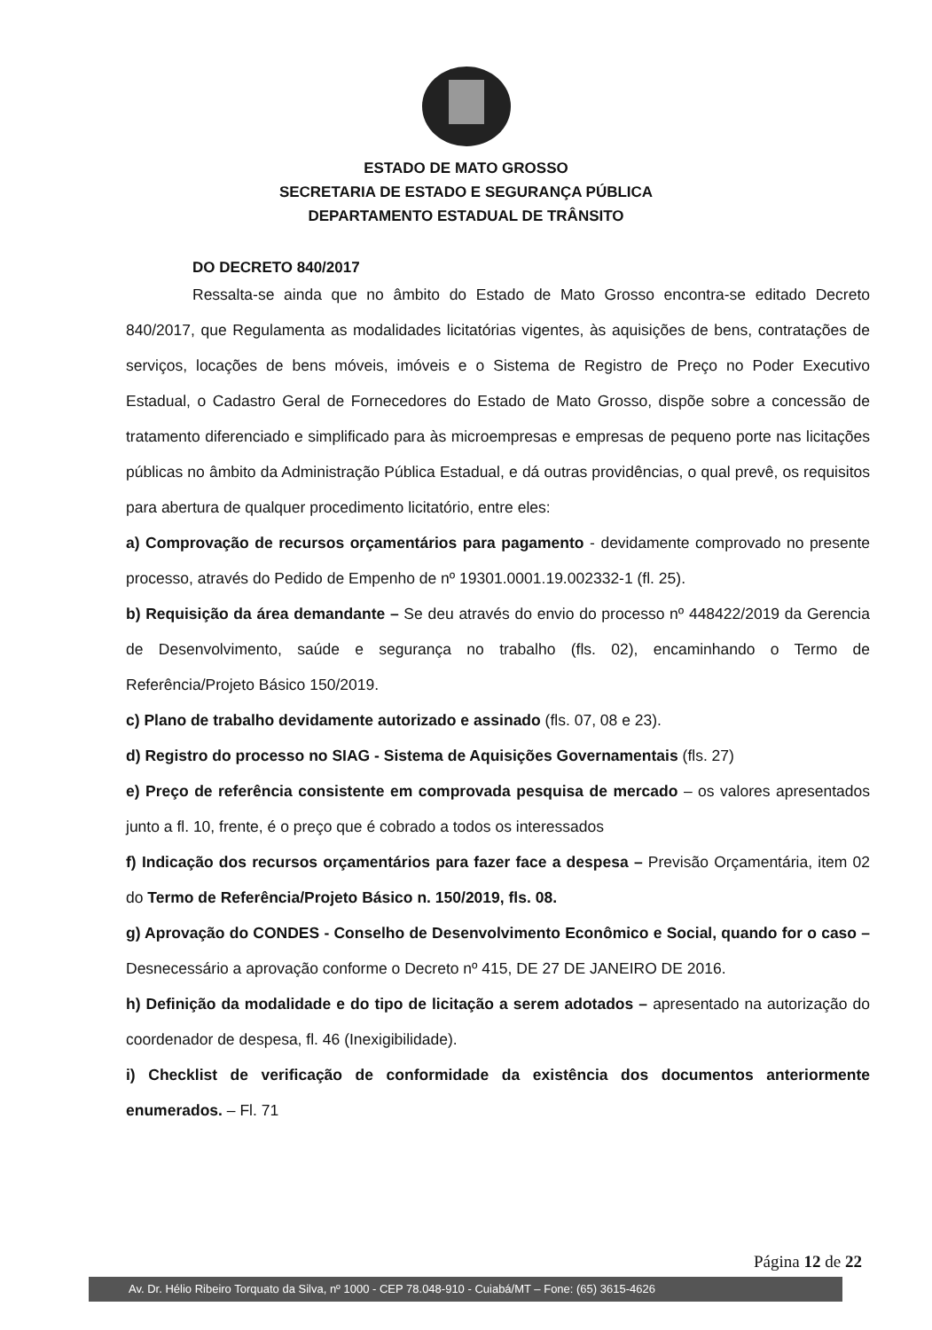ESTADO DE MATO GROSSO
SECRETARIA DE ESTADO E SEGURANÇA PÚBLICA
DEPARTAMENTO ESTADUAL DE TRÂNSITO
DO DECRETO 840/2017
Ressalta-se ainda que no âmbito do Estado de Mato Grosso encontra-se editado Decreto 840/2017, que Regulamenta as modalidades licitatórias vigentes, às aquisições de bens, contratações de serviços, locações de bens móveis, imóveis e o Sistema de Registro de Preço no Poder Executivo Estadual, o Cadastro Geral de Fornecedores do Estado de Mato Grosso, dispõe sobre a concessão de tratamento diferenciado e simplificado para às microempresas e empresas de pequeno porte nas licitações públicas no âmbito da Administração Pública Estadual, e dá outras providências, o qual prevê, os requisitos para abertura de qualquer procedimento licitatório, entre eles:
a) Comprovação de recursos orçamentários para pagamento - devidamente comprovado no presente processo, através do Pedido de Empenho de nº 19301.0001.19.002332-1 (fl. 25).
b) Requisição da área demandante – Se deu através do envio do processo nº 448422/2019 da Gerencia de Desenvolvimento, saúde e segurança no trabalho (fls. 02), encaminhando o Termo de Referência/Projeto Básico 150/2019.
c) Plano de trabalho devidamente autorizado e assinado (fls. 07, 08 e 23).
d) Registro do processo no SIAG - Sistema de Aquisições Governamentais (fls. 27)
e) Preço de referência consistente em comprovada pesquisa de mercado – os valores apresentados junto a fl. 10, frente, é o preço que é cobrado a todos os interessados
f) Indicação dos recursos orçamentários para fazer face a despesa – Previsão Orçamentária, item 02 do Termo de Referência/Projeto Básico n. 150/2019, fls. 08.
g) Aprovação do CONDES - Conselho de Desenvolvimento Econômico e Social, quando for o caso – Desnecessário a aprovação conforme o Decreto nº 415, DE 27 DE JANEIRO DE 2016.
h) Definição da modalidade e do tipo de licitação a serem adotados – apresentado na autorização do coordenador de despesa, fl. 46 (Inexigibilidade).
i) Checklist de verificação de conformidade da existência dos documentos anteriormente enumerados. – Fl. 71
Página 12 de 22
Av. Dr. Hélio Ribeiro Torquato da Silva, nº 1000 - CEP 78.048-910 - Cuiabá/MT – Fone: (65) 3615-4626